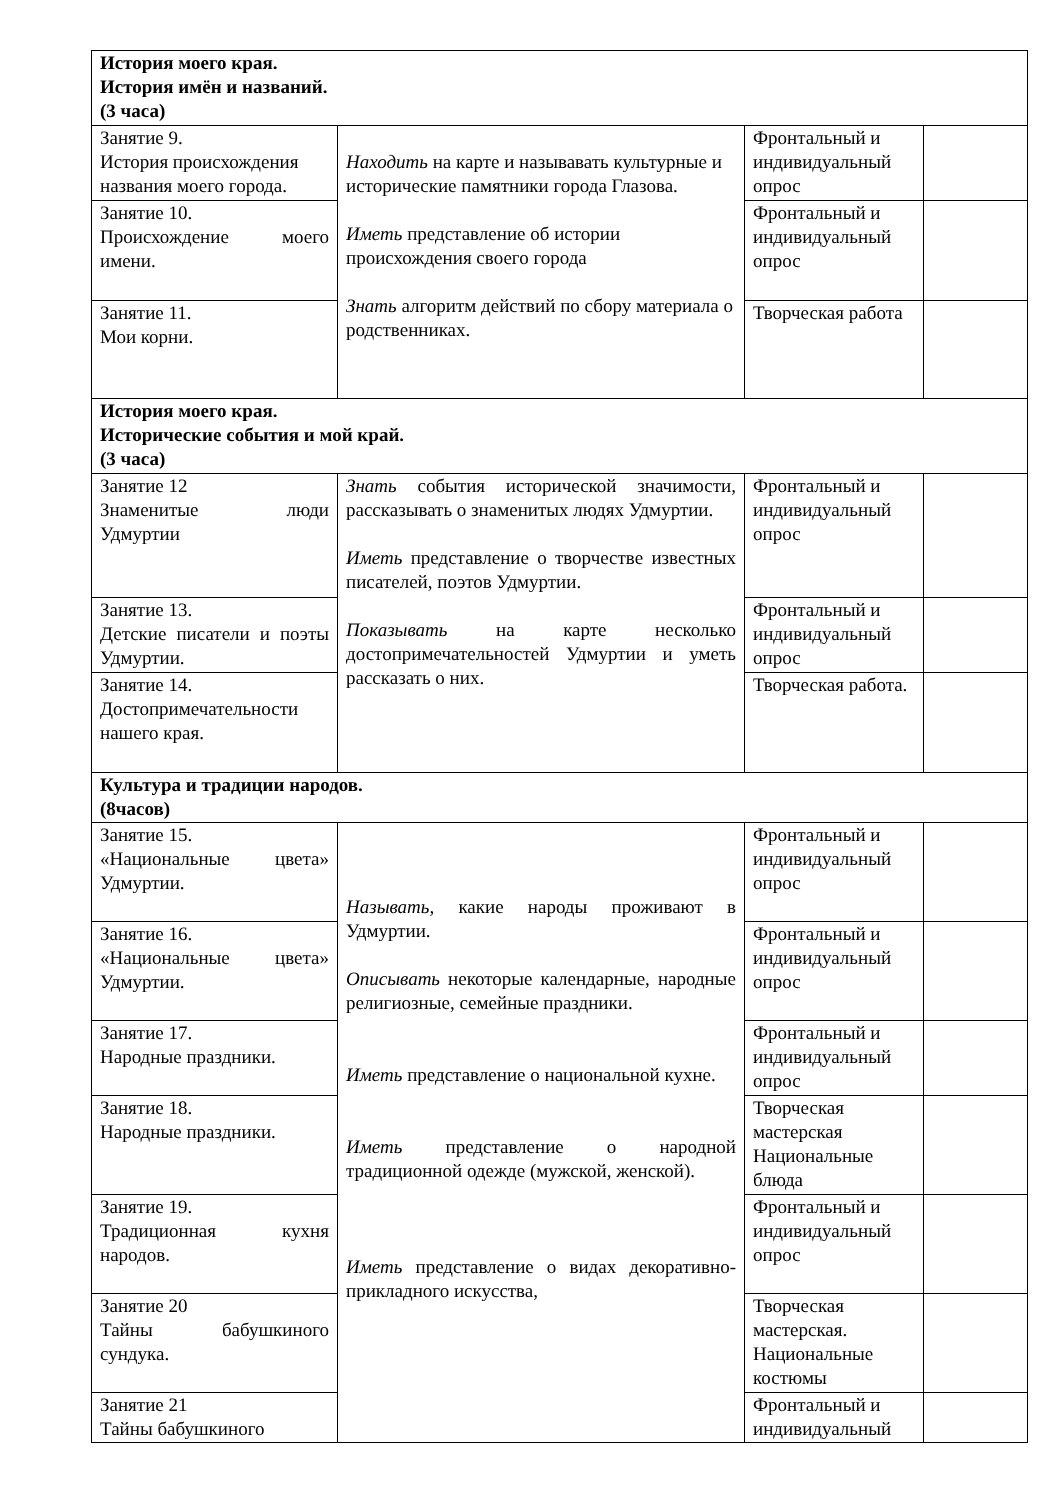| История моего края. История имён и названий. (3 часа) | | | |
| Занятие 9. История происхождения названия моего города. | Находить на карте и называвать культурные и исторические памятники города Глазова. Иметь представление об истории происхождения своего города Знать алгоритм действий по сбору материала о родственниках. | Фронтальный и индивидуальный опрос | |
| Занятие 10. Происхождение моего имени. | | Фронтальный и индивидуальный опрос | |
| Занятие 11. Мои корни. | | Творческая работа | |
| История моего края. Исторические события и мой край. (3 часа) | | | |
| Занятие 12 Знаменитые люди Удмуртии | Знать события исторической значимости, рассказывать о знаменитых людях Удмуртии. Иметь представление о творчестве известных писателей, поэтов Удмуртии. Показывать на карте несколько достопримечательностей Удмуртии и уметь рассказать о них. | Фронтальный и индивидуальный опрос | |
| Занятие 13. Детские писатели и поэты Удмуртии. | | Фронтальный и индивидуальный опрос | |
| Занятие 14. Достопримечательности нашего края. | | Творческая работа. | |
| Культура и традиции народов. (8часов) | | | |
| Занятие 15. «Национальные цвета» Удмуртии. | Называть, какие народы проживают в Удмуртии. Описывать некоторые календарные, народные религиозные, семейные праздники. Иметь представление о национальной кухне. Иметь представление о народной традиционной одежде (мужской, женской). Иметь представление о видах декоративно-прикладного искусства, | Фронтальный и индивидуальный опрос | |
| Занятие 16. «Национальные цвета» Удмуртии. | | Фронтальный и индивидуальный опрос | |
| Занятие 17. Народные праздники. | | Фронтальный и индивидуальный опрос | |
| Занятие 18. Народные праздники. | | Творческая мастерская Национальные блюда | |
| Занятие 19. Традиционная кухня народов. | | Фронтальный и индивидуальный опрос | |
| Занятие 20 Тайны бабушкиного сундука. | | Творческая мастерская. Национальные костюмы | |
| Занятие 21 Тайны бабушкиного | | Фронтальный и индивидуальный | |